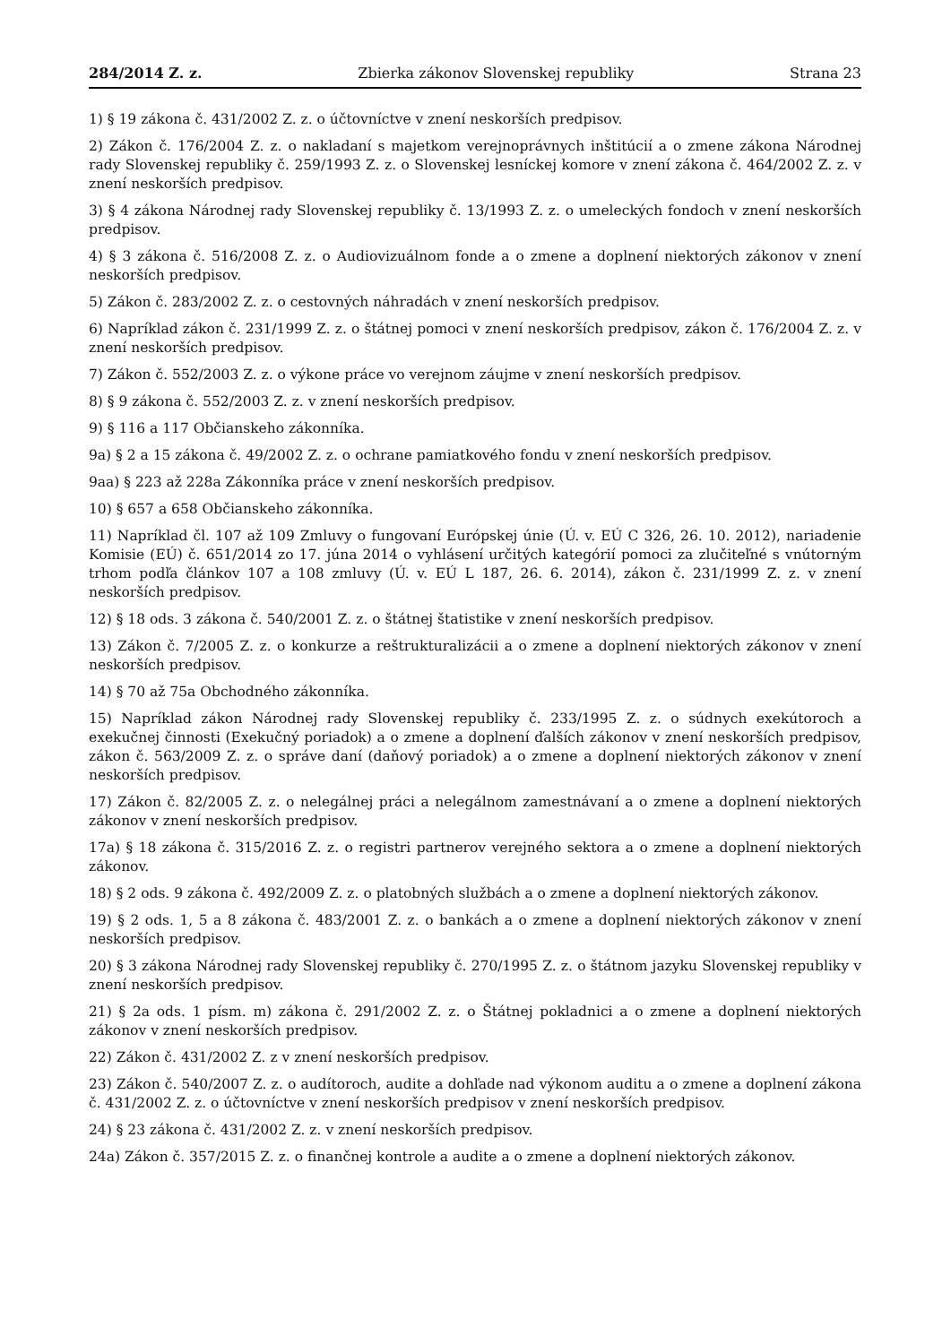284/2014 Z. z. Zbierka zákonov Slovenskej republiky Strana 23
1) § 19 zákona č. 431/2002 Z. z. o účtovníctve v znení neskorších predpisov.
2) Zákon č. 176/2004 Z. z. o nakladaní s majetkom verejnoprávnych inštitúcií a o zmene zákona Národnej rady Slovenskej republiky č. 259/1993 Z. z. o Slovenskej lesníckej komore v znení zákona č. 464/2002 Z. z. v znení neskorších predpisov.
3) § 4 zákona Národnej rady Slovenskej republiky č. 13/1993 Z. z. o umeleckých fondoch v znení neskorších predpisov.
4) § 3 zákona č. 516/2008 Z. z. o Audiovizuálnom fonde a o zmene a doplnení niektorých zákonov v znení neskorších predpisov.
5) Zákon č. 283/2002 Z. z. o cestovných náhradách v znení neskorších predpisov.
6) Napríklad zákon č. 231/1999 Z. z. o štátnej pomoci v znení neskorších predpisov, zákon č. 176/2004 Z. z. v znení neskorších predpisov.
7) Zákon č. 552/2003 Z. z. o výkone práce vo verejnom záujme v znení neskorších predpisov.
8) § 9 zákona č. 552/2003 Z. z. v znení neskorších predpisov.
9) § 116 a 117 Občianskeho zákonníka.
9a) § 2 a 15 zákona č. 49/2002 Z. z. o ochrane pamiatkového fondu v znení neskorších predpisov.
9aa) § 223 až 228a Zákonníka práce v znení neskorších predpisov.
10) § 657 a 658 Občianskeho zákonníka.
11) Napríklad čl. 107 až 109 Zmluvy o fungovaní Európskej únie (Ú. v. EÚ C 326, 26. 10. 2012), nariadenie Komisie (EÚ) č. 651/2014 zo 17. júna 2014 o vyhlásení určitých kategórií pomoci za zlučiteľné s vnútorným trhom podľa článkov 107 a 108 zmluvy (Ú. v. EÚ L 187, 26. 6. 2014), zákon č. 231/1999 Z. z. v znení neskorších predpisov.
12) § 18 ods. 3 zákona č. 540/2001 Z. z. o štátnej štatistike v znení neskorších predpisov.
13) Zákon č. 7/2005 Z. z. o konkurze a reštrukturalizácii a o zmene a doplnení niektorých zákonov v znení neskorších predpisov.
14) § 70 až 75a Obchodného zákonníka.
15) Napríklad zákon Národnej rady Slovenskej republiky č. 233/1995 Z. z. o súdnych exekútoroch a exekučnej činnosti (Exekučný poriadok) a o zmene a doplnení ďalších zákonov v znení neskorších predpisov, zákon č. 563/2009 Z. z. o správe daní (daňový poriadok) a o zmene a doplnení niektorých zákonov v znení neskorších predpisov.
17) Zákon č. 82/2005 Z. z. o nelegálnej práci a nelegálnom zamestnávaní a o zmene a doplnení niektorých zákonov v znení neskorších predpisov.
17a) § 18 zákona č. 315/2016 Z. z. o registri partnerov verejného sektora a o zmene a doplnení niektorých zákonov.
18) § 2 ods. 9 zákona č. 492/2009 Z. z. o platobných službách a o zmene a doplnení niektorých zákonov.
19) § 2 ods. 1, 5 a 8 zákona č. 483/2001 Z. z. o bankách a o zmene a doplnení niektorých zákonov v znení neskorších predpisov.
20) § 3 zákona Národnej rady Slovenskej republiky č. 270/1995 Z. z. o štátnom jazyku Slovenskej republiky v znení neskorších predpisov.
21) § 2a ods. 1 písm. m) zákona č. 291/2002 Z. z. o Štátnej pokladnici a o zmene a doplnení niektorých zákonov v znení neskorších predpisov.
22) Zákon č. 431/2002 Z. z v znení neskorších predpisov.
23) Zákon č. 540/2007 Z. z. o audítoroch, audite a dohľade nad výkonom auditu a o zmene a doplnení zákona č. 431/2002 Z. z. o účtovníctve v znení neskorších predpisov v znení neskorších predpisov.
24) § 23 zákona č. 431/2002 Z. z. v znení neskorších predpisov.
24a) Zákon č. 357/2015 Z. z. o finančnej kontrole a audite a o zmene a doplnení niektorých zákonov.